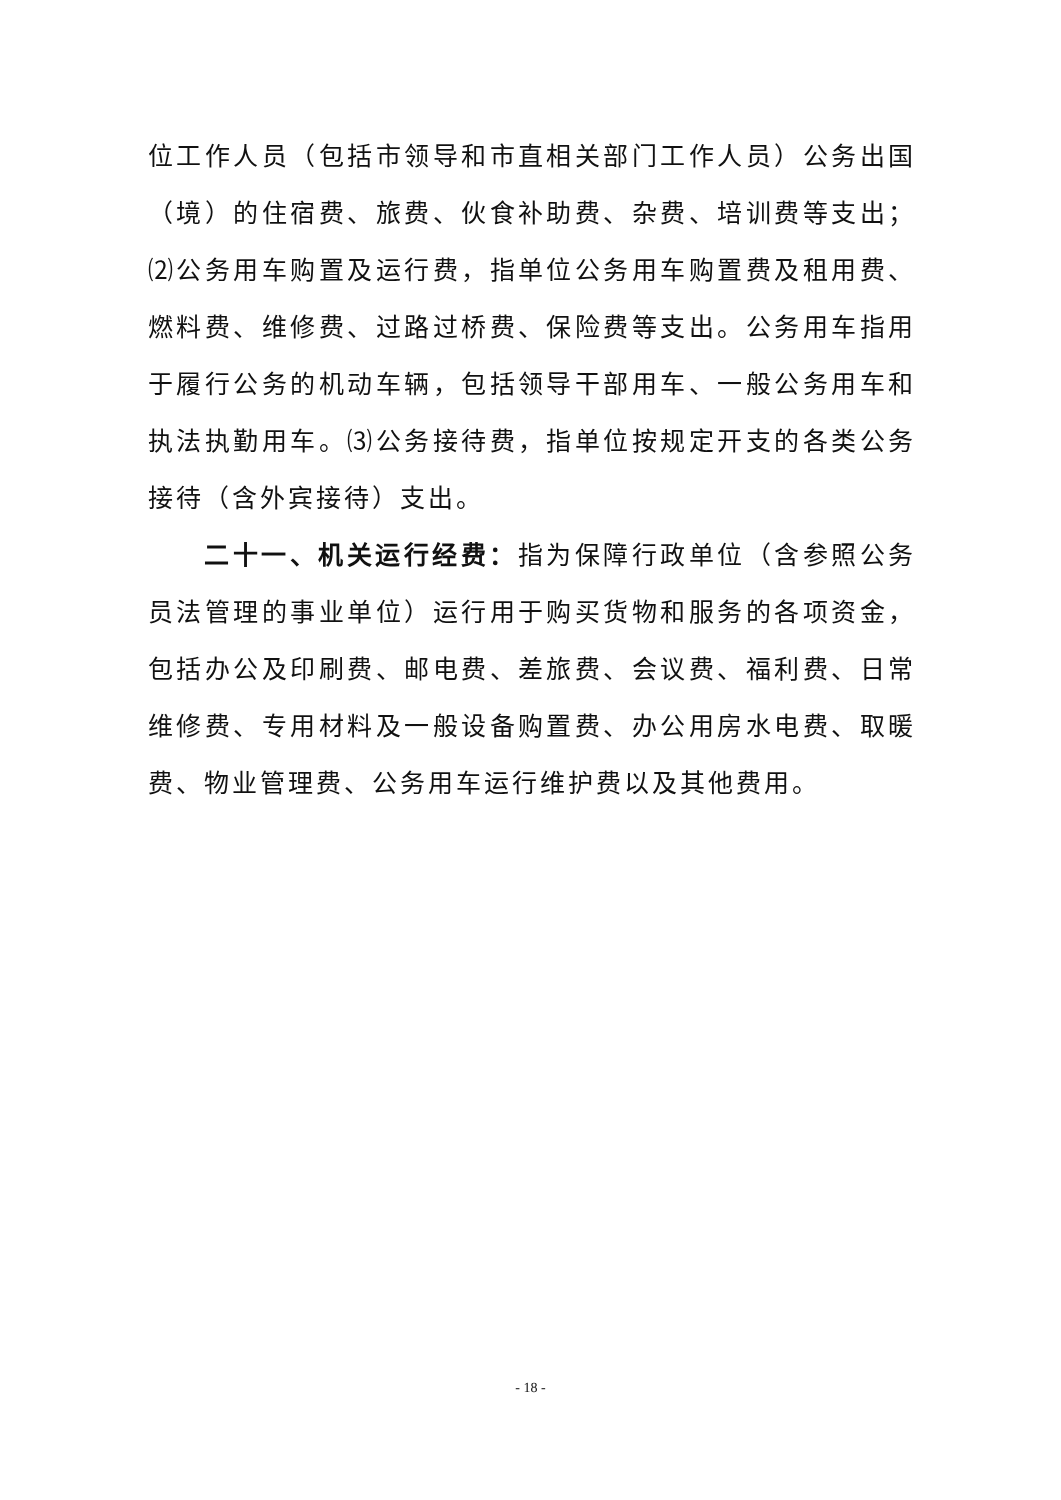位工作人员（包括市领导和市直相关部门工作人员）公务出国（境）的住宿费、旅费、伙食补助费、杂费、培训费等支出；⑵公务用车购置及运行费，指单位公务用车购置费及租用费、燃料费、维修费、过路过桥费、保险费等支出。公务用车指用于履行公务的机动车辆，包括领导干部用车、一般公务用车和执法执勤用车。⑶公务接待费，指单位按规定开支的各类公务接待（含外宾接待）支出。
二十一、机关运行经费：指为保障行政单位（含参照公务员法管理的事业单位）运行用于购买货物和服务的各项资金，包括办公及印刷费、邮电费、差旅费、会议费、福利费、日常维修费、专用材料及一般设备购置费、办公用房水电费、取暖费、物业管理费、公务用车运行维护费以及其他费用。
- 18 -